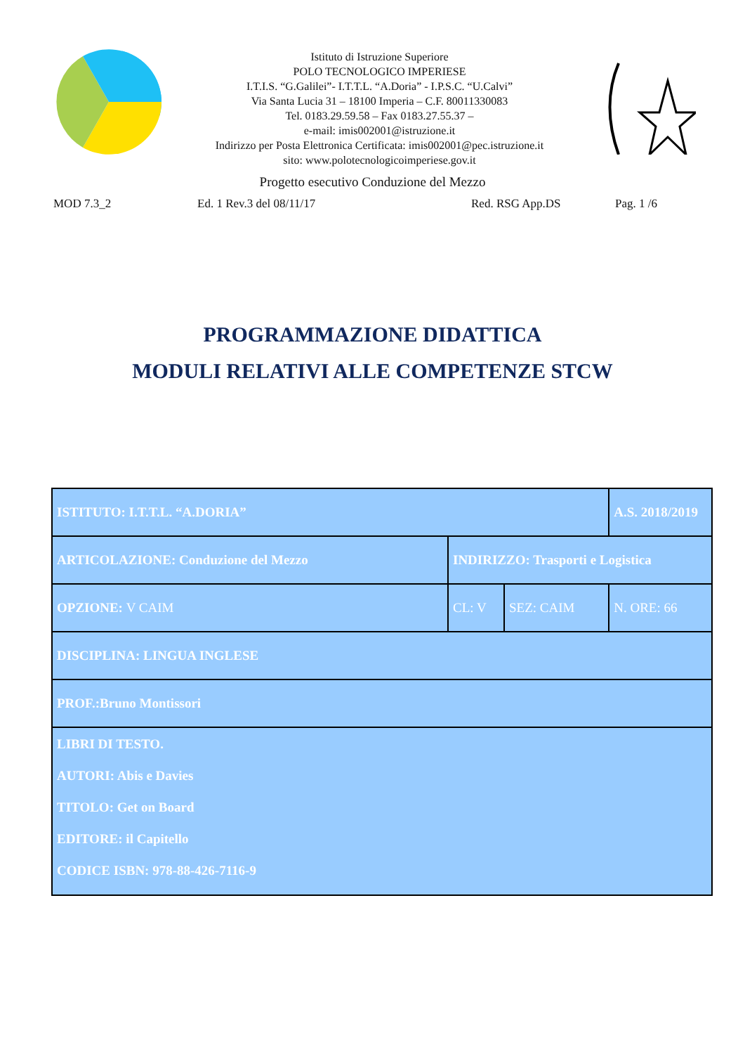Istituto di Istruzione Superiore
POLO TECNOLOGICO IMPERIESE
I.T.I.S. “G.Galilei”- I.T.T.L. “A.Doria” - I.P.S.C. “U.Calvi”
Via Santa Lucia 31 – 18100 Imperia – C.F. 80011330083
Tel. 0183.29.59.58 – Fax 0183.27.55.37 –
e-mail: imis002001@istruzione.it
Indirizzo per Posta Elettronica Certificata: imis002001@pec.istruzione.it
sito: www.polotecnologicoimperiese.gov.it
Progetto esecutivo Conduzione del Mezzo
MOD 7.3_2 Ed. 1 Rev.3 del 08/11/17 Red. RSG App.DS Pag. 1 /6
PROGRAMMAZIONE DIDATTICA
MODULI RELATIVI ALLE COMPETENZE STCW
| ISTITUTO: I.T.T.L. “A.DORIA” | | | A.S. 2018/2019 |
| ARTICOLAZIONE: Conduzione del Mezzo | INDIRIZZO: Trasporti e Logistica | | |
| OPZIONE: V CAIM | CL: V | SEZ: CAIM | N. ORE: 66 |
| DISCIPLINA: LINGUA INGLESE | | | |
| PROF.:Bruno Montissori | | | |
| LIBRI DI TESTO. AUTORI: Abis e Davies TITOLO: Get on Board EDITORE: il Capitello CODICE ISBN: 978-88-426-7116-9 | | | |